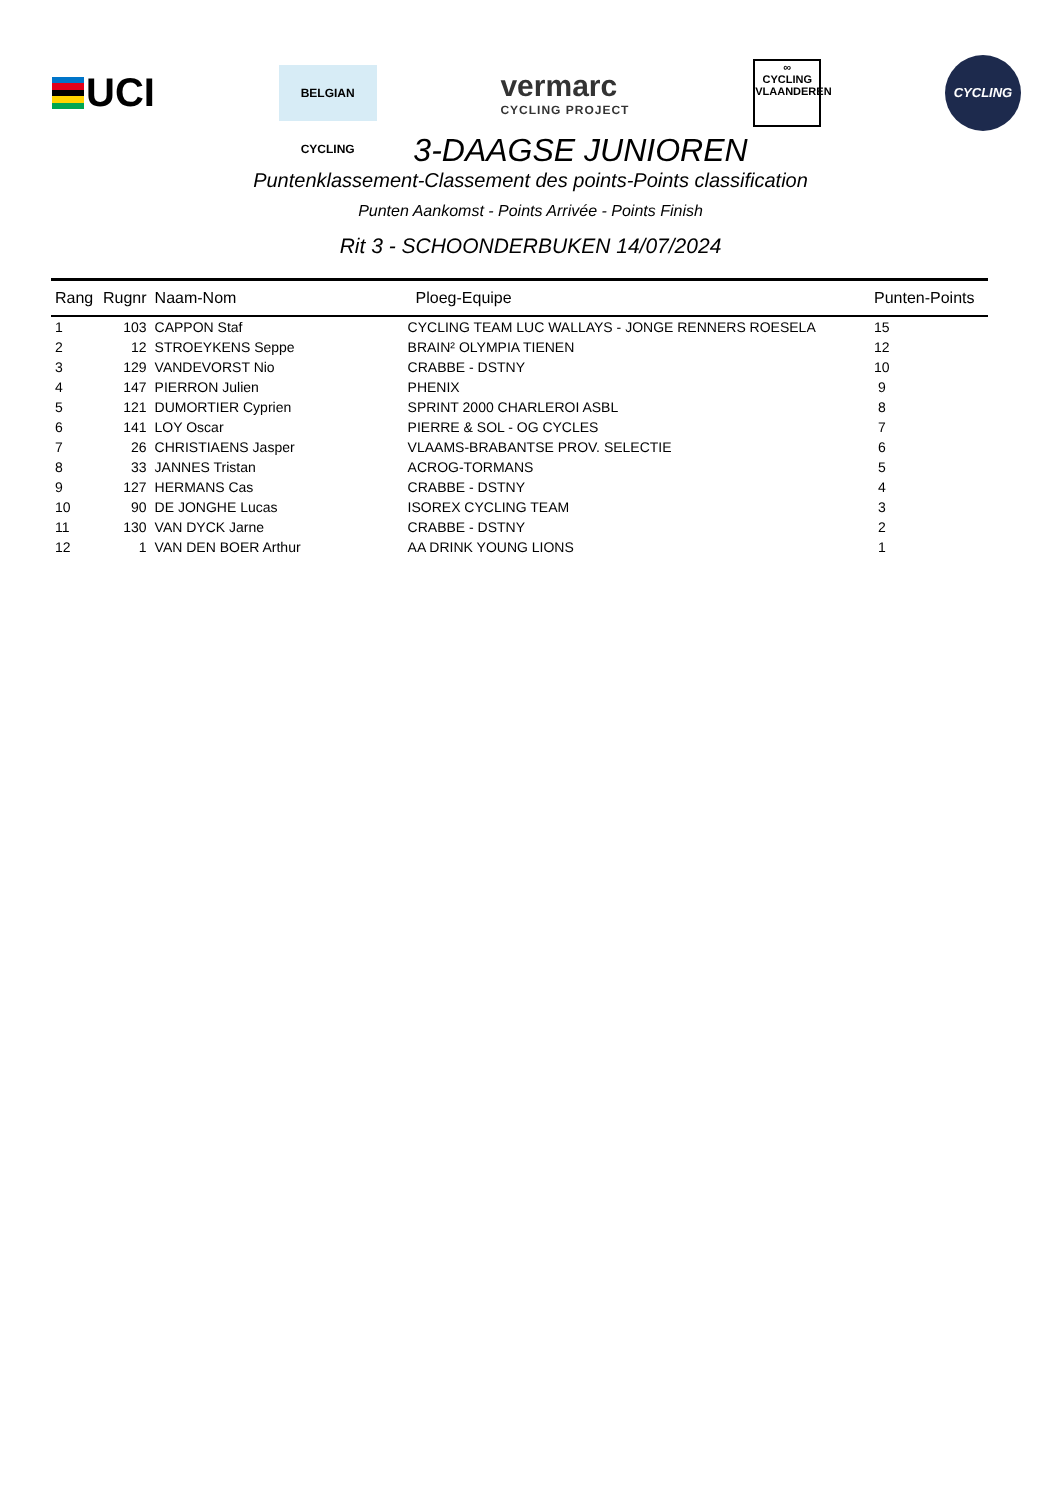UCI
BELGIAN CYCLING
vermarc
CYCLING PROJECT
∞
CYCLING
VLAANDEREN
CYCLING
3-DAAGSE JUNIOREN
Puntenklassement-Classement des points-Points classification
Punten Aankomst - Points Arrivée - Points Finish
Rit 3 - SCHOONDERBUKEN 14/07/2024
| Rang | Rugnr | Naam-Nom | Ploeg-Equipe | Punten-Points |
| --- | --- | --- | --- | --- |
| 1 | 103 | CAPPON Staf | CYCLING TEAM LUC WALLAYS - JONGE RENNERS ROESELA | 15 |
| 2 | 12 | STROEYKENS Seppe | BRAIN² OLYMPIA TIENEN | 12 |
| 3 | 129 | VANDEVORST Nio | CRABBE - DSTNY | 10 |
| 4 | 147 | PIERRON Julien | PHENIX | 9 |
| 5 | 121 | DUMORTIER Cyprien | SPRINT 2000 CHARLEROI ASBL | 8 |
| 6 | 141 | LOY Oscar | PIERRE & SOL - OG CYCLES | 7 |
| 7 | 26 | CHRISTIAENS Jasper | VLAAMS-BRABANTSE PROV. SELECTIE | 6 |
| 8 | 33 | JANNES Tristan | ACROG-TORMANS | 5 |
| 9 | 127 | HERMANS Cas | CRABBE - DSTNY | 4 |
| 10 | 90 | DE JONGHE Lucas | ISOREX CYCLING TEAM | 3 |
| 11 | 130 | VAN DYCK Jarne | CRABBE - DSTNY | 2 |
| 12 | 1 | VAN DEN BOER Arthur | AA DRINK YOUNG LIONS | 1 |